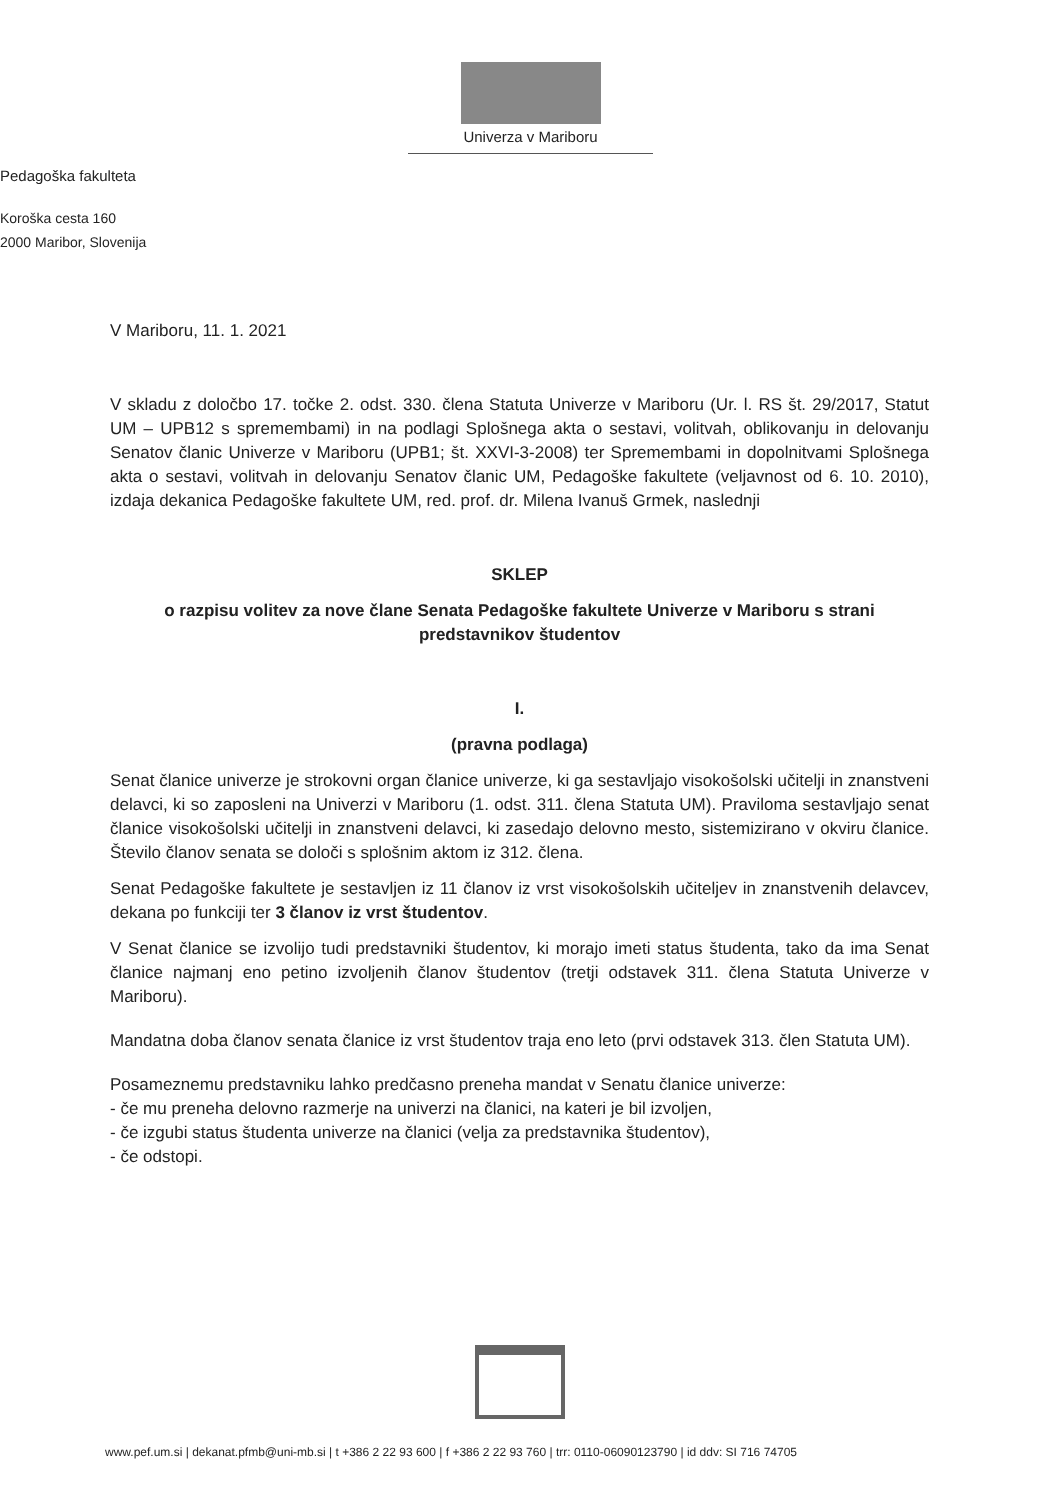Univerza v Mariboru
Pedagoška fakulteta
Koroška cesta 160
2000 Maribor, Slovenija
V Mariboru, 11. 1. 2021
V skladu z določbo 17. točke 2. odst. 330. člena Statuta Univerze v Mariboru (Ur. l. RS št. 29/2017, Statut UM – UPB12 s spremembami) in na podlagi Splošnega akta o sestavi, volitvah, oblikovanju in delovanju Senatov članic Univerze v Mariboru (UPB1; št. XXVI-3-2008) ter Spremembami in dopolnitvami Splošnega akta o sestavi, volitvah in delovanju Senatov članic UM, Pedagoške fakultete (veljavnost od 6. 10. 2010), izdaja dekanica Pedagoške fakultete UM, red. prof. dr. Milena Ivanuš Grmek, naslednji
SKLEP
o razpisu volitev za nove člane Senata Pedagoške fakultete Univerze v Mariboru s strani predstavnikov študentov
I.
(pravna podlaga)
Senat članice univerze je strokovni organ članice univerze, ki ga sestavljajo visokošolski učitelji in znanstveni delavci, ki so zaposleni na Univerzi v Mariboru (1. odst. 311. člena Statuta UM). Praviloma sestavljajo senat članice visokošolski učitelji in znanstveni delavci, ki zasedajo delovno mesto, sistemizirano v okviru članice. Število članov senata se določi s splošnim aktom iz 312. člena.
Senat Pedagoške fakultete je sestavljen iz 11 članov iz vrst visokošolskih učiteljev in znanstvenih delavcev, dekana po funkciji ter 3 članov iz vrst študentov.
V Senat članice se izvolijo tudi predstavniki študentov, ki morajo imeti status študenta, tako da ima Senat članice najmanj eno petino izvoljenih članov študentov (tretji odstavek 311. člena Statuta Univerze v Mariboru).
Mandatna doba članov senata članice iz vrst študentov traja eno leto (prvi odstavek 313. člen Statuta UM).
Posameznemu predstavniku lahko predčasno preneha mandat v Senatu članice univerze:
- če mu preneha delovno razmerje na univerzi na članici, na kateri je bil izvoljen,
- če izgubi status študenta univerze na članici (velja za predstavnika študentov),
- če odstopi.
www.pef.um.si | dekanat.pfmb@uni-mb.si | t +386 2 22 93 600 | f +386 2 22 93 760 | trr: 0110-06090123790 | id ddv: SI 716 74705